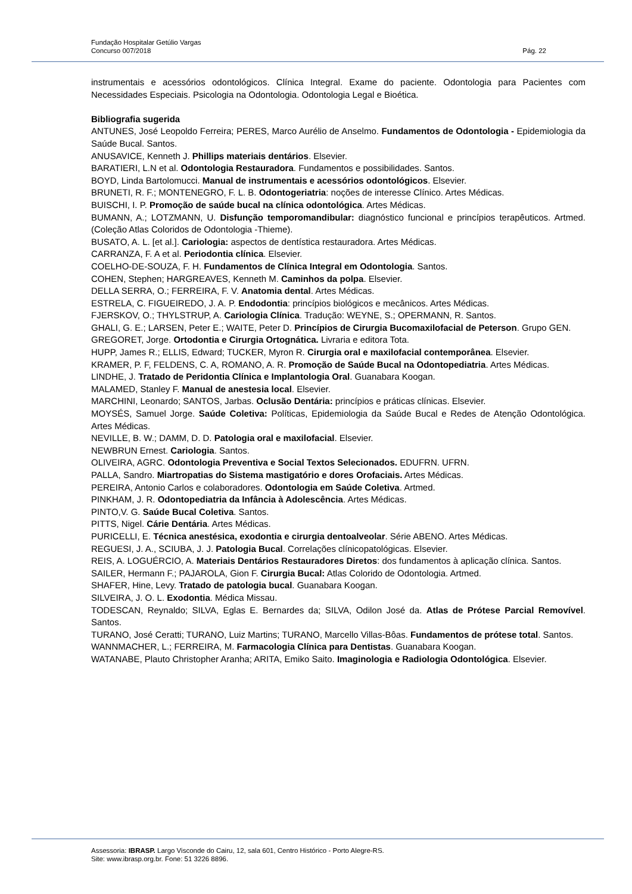Fundação Hospitalar Getúlio Vargas
Concurso 007/2018 Pág. 22
instrumentais e acessórios odontológicos. Clínica Integral. Exame do paciente. Odontologia para Pacientes com Necessidades Especiais. Psicologia na Odontologia. Odontologia Legal e Bioética.
Bibliografia sugerida
ANTUNES, José Leopoldo Ferreira; PERES, Marco Aurélio de Anselmo. Fundamentos de Odontologia - Epidemiologia da Saúde Bucal. Santos.
ANUSAVICE, Kenneth J. Phillips materiais dentários. Elsevier.
BARATIERI, L.N et al. Odontologia Restauradora. Fundamentos e possibilidades. Santos.
BOYD, Linda Bartolomucci. Manual de instrumentais e acessórios odontológicos. Elsevier.
BRUNETI, R. F.; MONTENEGRO, F. L. B. Odontogeriatria: noções de interesse Clínico. Artes Médicas.
BUISCHI, I. P. Promoção de saúde bucal na clínica odontológica. Artes Médicas.
BUMANN, A.; LOTZMANN, U. Disfunção temporomandibular: diagnóstico funcional e princípios terapêuticos. Artmed. (Coleção Atlas Coloridos de Odontologia -Thieme).
BUSATO, A. L. [et al.]. Cariologia: aspectos de dentística restauradora. Artes Médicas.
CARRANZA, F. A et al. Periodontia clínica. Elsevier.
COELHO-DE-SOUZA, F. H. Fundamentos de Clínica Integral em Odontologia. Santos.
COHEN, Stephen; HARGREAVES, Kenneth M. Caminhos da polpa. Elsevier.
DELLA SERRA, O.; FERREIRA, F. V. Anatomia dental. Artes Médicas.
ESTRELA, C. FIGUEIREDO, J. A. P. Endodontia: princípios biológicos e mecânicos. Artes Médicas.
FJERSKOV, O.; THYLSTRUP, A. Cariologia Clínica. Tradução: WEYNE, S.; OPERMANN, R. Santos.
GHALI, G. E.; LARSEN, Peter E.; WAITE, Peter D. Princípios de Cirurgia Bucomaxilofacial de Peterson. Grupo GEN.
GREGORET, Jorge. Ortodontia e Cirurgia Ortognática. Livraria e editora Tota.
HUPP, James R.; ELLIS, Edward; TUCKER, Myron R. Cirurgia oral e maxilofacial contemporânea. Elsevier.
KRAMER, P. F, FELDENS, C. A, ROMANO, A. R. Promoção de Saúde Bucal na Odontopediatria. Artes Médicas.
LINDHE, J. Tratado de Peridontia Clínica e Implantologia Oral. Guanabara Koogan.
MALAMED, Stanley F. Manual de anestesia local. Elsevier.
MARCHINI, Leonardo; SANTOS, Jarbas. Oclusão Dentária: princípios e práticas clínicas. Elsevier.
MOYSÉS, Samuel Jorge. Saúde Coletiva: Políticas, Epidemiologia da Saúde Bucal e Redes de Atenção Odontológica. Artes Médicas.
NEVILLE, B. W.; DAMM, D. D. Patologia oral e maxilofacial. Elsevier.
NEWBRUN Ernest. Cariologia. Santos.
OLIVEIRA, AGRC. Odontologia Preventiva e Social Textos Selecionados. EDUFRN. UFRN.
PALLA, Sandro. Miartropatias do Sistema mastigatório e dores Orofaciais. Artes Médicas.
PEREIRA, Antonio Carlos e colaboradores. Odontologia em Saúde Coletiva. Artmed.
PINKHAM, J. R. Odontopediatria da Infância à Adolescência. Artes Médicas.
PINTO,V. G. Saúde Bucal Coletiva. Santos.
PITTS, Nigel. Cárie Dentária. Artes Médicas.
PURICELLI, E. Técnica anestésica, exodontia e cirurgia dentoalveolar. Série ABENO. Artes Médicas.
REGUESI, J. A., SCIUBA, J. J. Patologia Bucal. Correlações clínicopatológicas. Elsevier.
REIS, A. LOGUÉRCIO, A. Materiais Dentários Restauradores Diretos: dos fundamentos à aplicação clínica. Santos.
SAILER, Hermann F.; PAJAROLA, Gion F. Cirurgia Bucal: Atlas Colorido de Odontologia. Artmed.
SHAFER, Hine, Levy. Tratado de patologia bucal. Guanabara Koogan.
SILVEIRA, J. O. L. Exodontia. Médica Missau.
TODESCAN, Reynaldo; SILVA, Eglas E. Bernardes da; SILVA, Odilon José da. Atlas de Prótese Parcial Removível. Santos.
TURANO, José Ceratti; TURANO, Luiz Martins; TURANO, Marcello Villas-Bôas. Fundamentos de prótese total. Santos.
WANNMACHER, L.; FERREIRA, M. Farmacologia Clínica para Dentistas. Guanabara Koogan.
WATANABE, Plauto Christopher Aranha; ARITA, Emiko Saito. Imaginologia e Radiologia Odontológica. Elsevier.
Assessoria: IBRASP. Largo Visconde do Cairu, 12, sala 601, Centro Histórico - Porto Alegre-RS.
Site: www.ibrasp.org.br. Fone: 51 3226 8896.